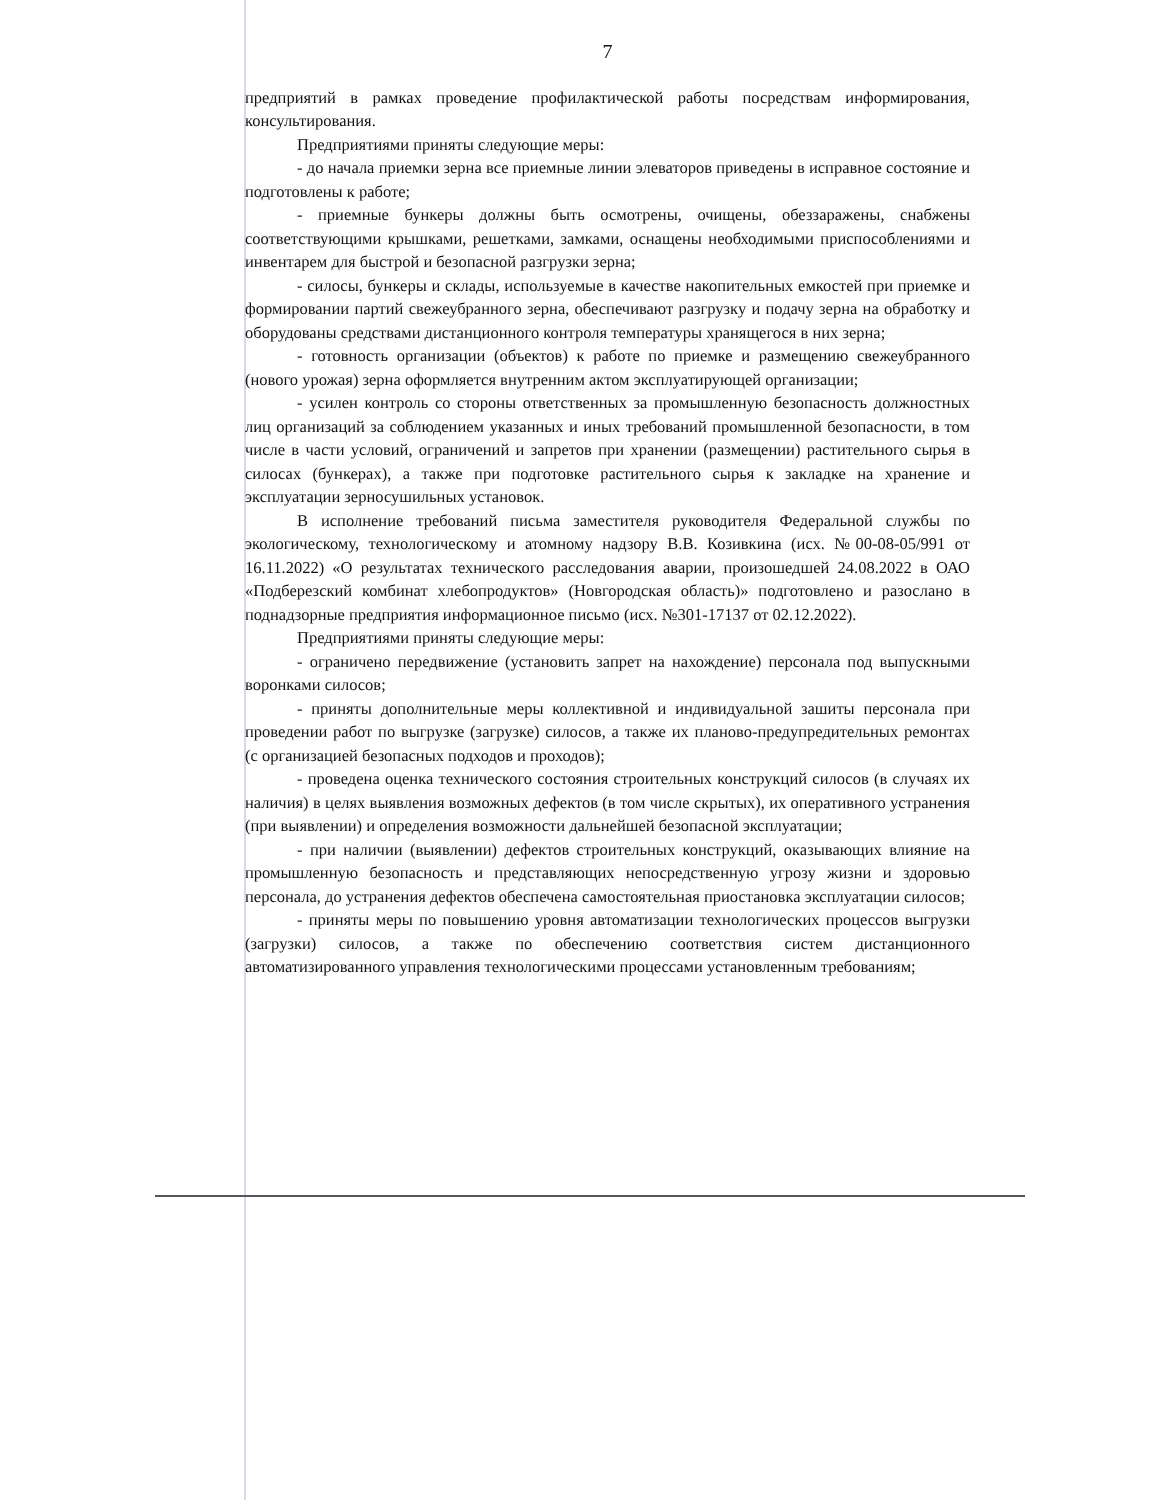7
предприятий в рамках проведение профилактической работы посредствам информирования, консультирования.
Предприятиями приняты следующие меры:
- до начала приемки зерна все приемные линии элеваторов приведены в исправное состояние и подготовлены к работе;
- приемные бункеры должны быть осмотрены, очищены, обеззаражены, снабжены соответствующими крышками, решетками, замками, оснащены необходимыми приспособлениями и инвентарем для быстрой и безопасной разгрузки зерна;
- силосы, бункеры и склады, используемые в качестве накопительных емкостей при приемке и формировании партий свежеубранного зерна, обеспечивают разгрузку и подачу зерна на обработку и оборудованы средствами дистанционного контроля температуры хранящегося в них зерна;
- готовность организации (объектов) к работе по приемке и размещению свежеубранного (нового урожая) зерна оформляется внутренним актом эксплуатирующей организации;
- усилен контроль со стороны ответственных за промышленную безопасность должностных лиц организаций за соблюдением указанных и иных требований промышленной безопасности, в том числе в части условий, ограничений и запретов при хранении (размещении) растительного сырья в силосах (бункерах), а также при подготовке растительного сырья к закладке на хранение и эксплуатации зерносушильных установок.
В исполнение требований письма заместителя руководителя Федеральной службы по экологическому, технологическому и атомному надзору В.В. Козивкина (исх. №00-08-05/991 от 16.11.2022) «О результатах технического расследования аварии, произошедшей 24.08.2022 в ОАО «Подберезский комбинат хлебопродуктов» (Новгородская область)» подготовлено и разослано в поднадзорные предприятия информационное письмо (исх. №301-17137 от 02.12.2022).
Предприятиями приняты следующие меры:
- ограничено передвижение (установить запрет на нахождение) персонала под выпускными воронками силосов;
- приняты дополнительные меры коллективной и индивидуальной зашиты персонала при проведении работ по выгрузке (загрузке) силосов, а также их планово-предупредительных ремонтах (с организацией безопасных подходов и проходов);
- проведена оценка технического состояния строительных конструкций силосов (в случаях их наличия) в целях выявления возможных дефектов (в том числе скрытых), их оперативного устранения (при выявлении) и определения возможности дальнейшей безопасной эксплуатации;
- при наличии (выявлении) дефектов строительных конструкций, оказывающих влияние на промышленную безопасность и представляющих непосредственную угрозу жизни и здоровью персонала, до устранения дефектов обеспечена самостоятельная приостановка эксплуатации силосов;
- приняты меры по повышению уровня автоматизации технологических процессов выгрузки (загрузки) силосов, а также по обеспечению соответствия систем дистанционного автоматизированного управления технологическими процессами установленным требованиям;